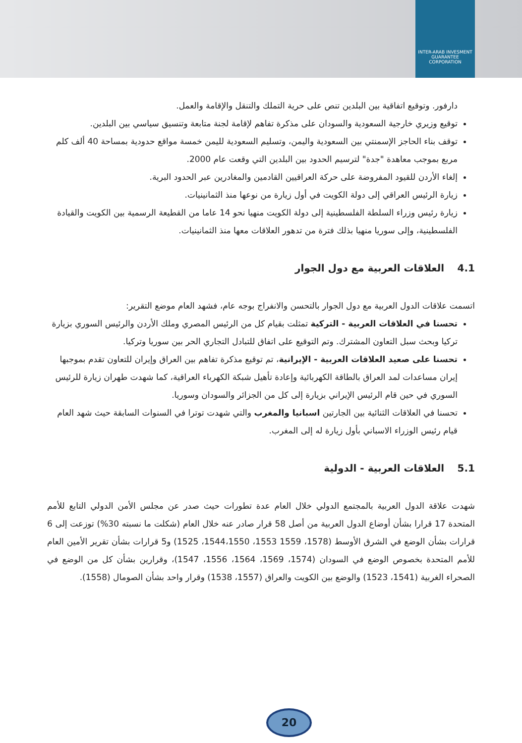INTER-ARAB INVESMENT GUARANTEE CORPORATION
دارفور. وتوقيع اتفاقية بين البلدين تنص على حرية التملك والتنقل والإقامة والعمل.
توقيع وزيري خارجية السعودية والسودان على مذكرة تفاهم لإقامة لجنة متابعة وتنسيق سياسي بين البلدين.
توقف بناء الحاجز الإسمنتي بين السعودية واليمن، وتسليم السعودية لليمن خمسة مواقع حدودية بمساحة 40 ألف كلم مربع بموجب معاهدة "جدة" لترسيم الحدود بين البلدين التي وقعت عام 2000.
إلغاء الأردن للقيود المفروضة على حركة العراقيين القادمين والمغادرين عبر الحدود البرية.
زيارة الرئيس العراقي إلى دولة الكويت في أول زيارة من نوعها منذ الثمانينيات.
زيارة رئيس وزراء السلطة الفلسطينية إلى دولة الكويت منهيا نحو 14 عاما من القطيعة الرسمية بين الكويت والقيادة الفلسطينية، وإلى سوريا منهيا بذلك فترة من تدهور العلاقات معها منذ الثمانينيات.
4.1 العلاقات العربية مع دول الجوار
اتسمت علاقات الدول العربية مع دول الجوار بالتحسن والانفراج بوجه عام، فشهد العام موضع التقرير:
تحسنا في العلاقات العربية - التركية تمثلت بقيام كل من الرئيس المصري وملك الأردن والرئيس السوري بزيارة تركيا وبحث سبل التعاون المشترك. وتم التوقيع على اتفاق للتبادل التجاري الحر بين سوريا وتركيا.
تحسنا على صعيد العلاقات العربية - الإيرانية، تم توقيع مذكرة تفاهم بين العراق وإيران للتعاون تقدم بموجبها إيران مساعدات لمد العراق بالطاقة الكهربائية وإعادة تأهيل شبكة الكهرباء العراقية، كما شهدت طهران زيارة للرئيس السوري في حين قام الرئيس الإيراني بزيارة إلى كل من الجزائر والسودان وسوريا.
تحسنا في العلاقات الثنائية بين الجارتين اسبانيا والمغرب والتي شهدت توترا في السنوات السابقة حيث شهد العام قيام رئيس الوزراء الاسباني بأول زيارة له إلى المغرب.
5.1 العلاقات العربية - الدولية
شهدت علاقة الدول العربية بالمجتمع الدولي خلال العام عدة تطورات حيث صدر عن مجلس الأمن الدولي التابع للأمم المتحدة 17 قرارا بشأن أوضاع الدول العربية من أصل 58 قرار صادر عنه خلال العام (شكلت ما نسبته 30%) توزعت إلى 6 قرارات بشأن الوضع في الشرق الأوسط (1578، 1559 1553، 1544،1550، 1525) و5 قرارات بشأن تقرير الأمين العام للأمم المتحدة بخصوص الوضع في السودان (1574، 1569، 1564، 1556، 1547)، وقرارين بشأن كل من الوضع في الصحراء الغربية (1541، 1523) والوضع بين الكويت والعراق (1557، 1538) وقرار واحد بشأن الصومال (1558).
20